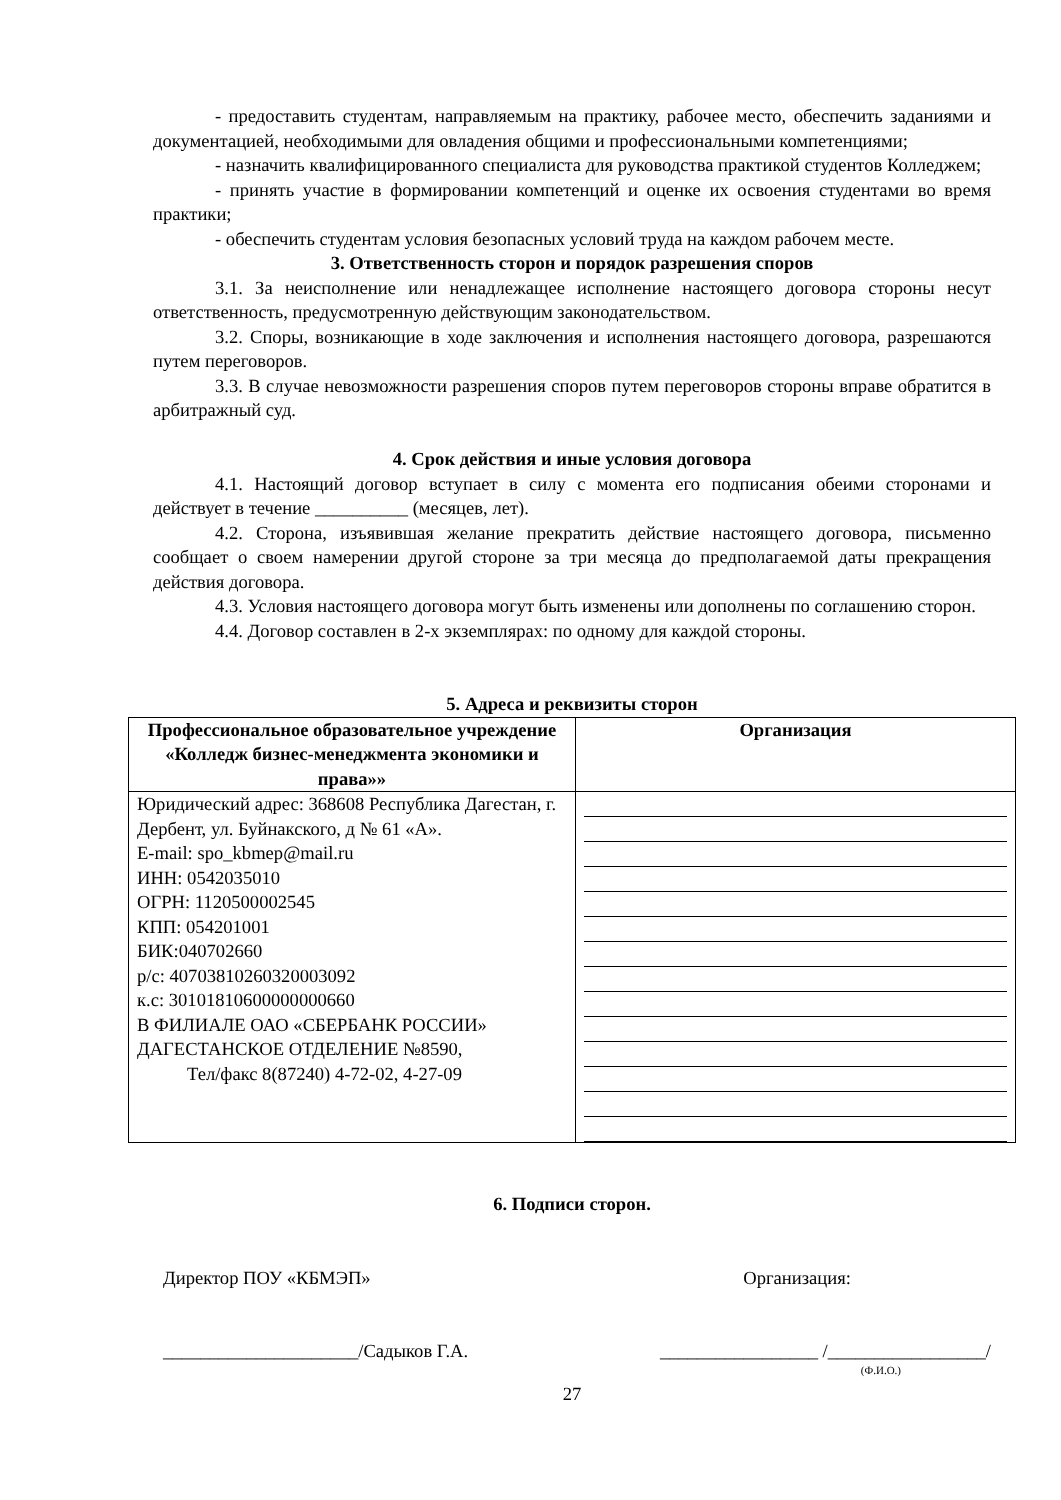- предоставить студентам, направляемым на практику, рабочее место, обеспечить заданиями и документацией, необходимыми для овладения общими и профессиональными компетенциями;
- назначить квалифицированного специалиста для руководства практикой студентов Колледжем;
- принять участие в формировании компетенций и оценке их освоения студентами во время практики;
- обеспечить студентам условия безопасных условий труда на каждом рабочем месте.
3. Ответственность сторон и порядок разрешения споров
3.1. За неисполнение или ненадлежащее исполнение настоящего договора стороны несут ответственность, предусмотренную действующим законодательством.
3.2. Споры, возникающие в ходе заключения и исполнения настоящего договора, разрешаются путем переговоров.
3.3. В случае невозможности разрешения споров путем переговоров стороны вправе обратится в арбитражный суд.
4. Срок действия и иные условия договора
4.1. Настоящий договор вступает в силу с момента его подписания обеими сторонами и действует в течение __________ (месяцев, лет).
4.2. Сторона, изъявившая желание прекратить действие настоящего договора, письменно сообщает о своем намерении другой стороне за три месяца до предполагаемой даты прекращения действия договора.
4.3. Условия настоящего договора могут быть изменены или дополнены по соглашению сторон.
4.4. Договор составлен в 2-х экземплярах: по одному для каждой стороны.
5. Адреса и реквизиты сторон
| Профессиональное образовательное учреждение «Колледж бизнес-менеджмента экономики и права»» | Организация |
| --- | --- |
| Юридический адрес: 368608 Республика Дагестан, г. Дербент, ул. Буйнакского, д № 61 «А». E-mail: spo_kbmep@mail.ru ИНН: 0542035010 ОГРН: 1120500002545 КПП: 054201001 БИК:040702660 р/с: 40703810260320003092 к.с: 30101810600000000660 В ФИЛИАЛЕ ОАО «СБЕРБАНК РОССИИ» ДАГЕСТАНСКОЕ ОТДЕЛЕНИЕ №8590, Тел/факс 8(87240) 4-72-02, 4-27-09 | |
6. Подписи сторон.
Директор ПОУ «КБМЭП» Организация:
_____________________/Садыков Г.А. _________________ /_________________/
(Ф.И.О.)
27